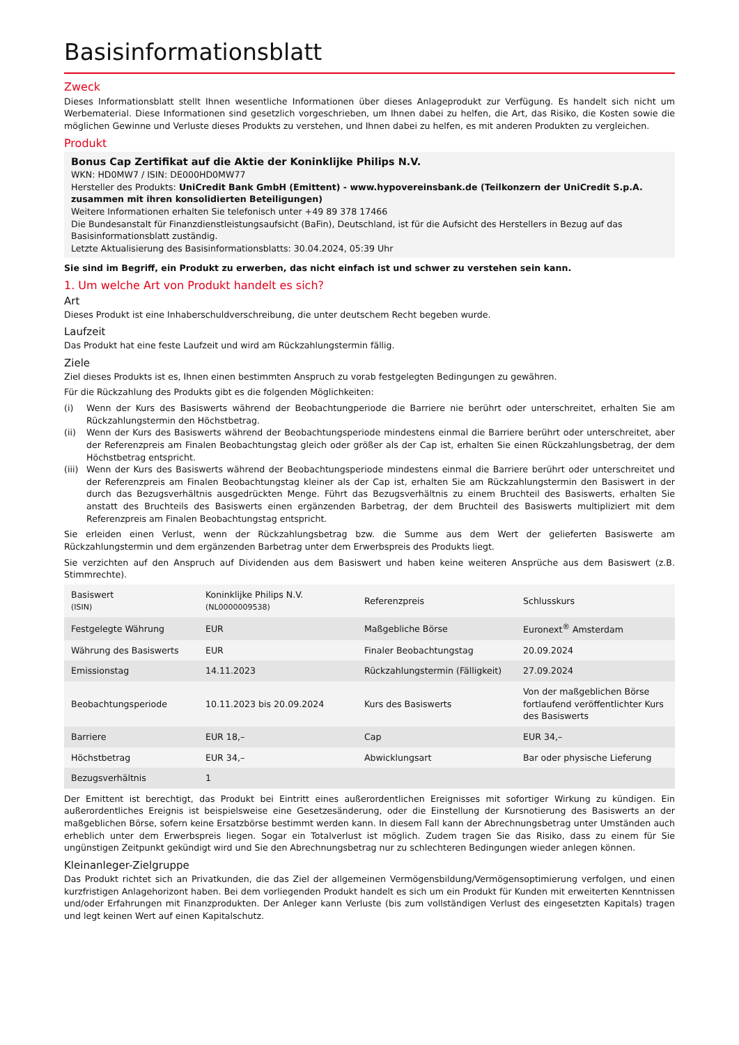Basisinformationsblatt
Zweck
Dieses Informationsblatt stellt Ihnen wesentliche Informationen über dieses Anlageprodukt zur Verfügung. Es handelt sich nicht um Werbematerial. Diese Informationen sind gesetzlich vorgeschrieben, um Ihnen dabei zu helfen, die Art, das Risiko, die Kosten sowie die möglichen Gewinne und Verluste dieses Produkts zu verstehen, und Ihnen dabei zu helfen, es mit anderen Produkten zu vergleichen.
Produkt
Bonus Cap Zertifikat auf die Aktie der Koninklijke Philips N.V.
WKN: HD0MW7 / ISIN: DE000HD0MW77
Hersteller des Produkts: UniCredit Bank GmbH (Emittent) - www.hypovereinsbank.de (Teilkonzern der UniCredit S.p.A. zusammen mit ihren konsolidierten Beteiligungen)
Weitere Informationen erhalten Sie telefonisch unter +49 89 378 17466
Die Bundesanstalt für Finanzdienstleistungsaufsicht (BaFin), Deutschland, ist für die Aufsicht des Herstellers in Bezug auf das Basisinformationsblatt zuständig.
Letzte Aktualisierung des Basisinformationsblatts: 30.04.2024, 05:39 Uhr
Sie sind im Begriff, ein Produkt zu erwerben, das nicht einfach ist und schwer zu verstehen sein kann.
1. Um welche Art von Produkt handelt es sich?
Art
Dieses Produkt ist eine Inhaberschuldverschreibung, die unter deutschem Recht begeben wurde.
Laufzeit
Das Produkt hat eine feste Laufzeit und wird am Rückzahlungstermin fällig.
Ziele
Ziel dieses Produkts ist es, Ihnen einen bestimmten Anspruch zu vorab festgelegten Bedingungen zu gewähren.
Für die Rückzahlung des Produkts gibt es die folgenden Möglichkeiten:
(i) Wenn der Kurs des Basiswerts während der Beobachtungperiode die Barriere nie berührt oder unterschreitet, erhalten Sie am Rückzahlungstermin den Höchstbetrag.
(ii) Wenn der Kurs des Basiswerts während der Beobachtungsperiode mindestens einmal die Barriere berührt oder unterschreitet, aber der Referenzpreis am Finalen Beobachtungstag gleich oder größer als der Cap ist, erhalten Sie einen Rückzahlungsbetrag, der dem Höchstbetrag entspricht.
(iii) Wenn der Kurs des Basiswerts während der Beobachtungsperiode mindestens einmal die Barriere berührt oder unterschreitet und der Referenzpreis am Finalen Beobachtungstag kleiner als der Cap ist, erhalten Sie am Rückzahlungstermin den Basiswert in der durch das Bezugsverhältnis ausgedrückten Menge. Führt das Bezugsverhältnis zu einem Bruchteil des Basiswerts, erhalten Sie anstatt des Bruchteils des Basiswerts einen ergänzenden Barbetrag, der dem Bruchteil des Basiswerts multipliziert mit dem Referenzpreis am Finalen Beobachtungstag entspricht.
Sie erleiden einen Verlust, wenn der Rückzahlungsbetrag bzw. die Summe aus dem Wert der gelieferten Basiswerte am Rückzahlungstermin und dem ergänzenden Barbetrag unter dem Erwerbspreis des Produkts liegt.
Sie verzichten auf den Anspruch auf Dividenden aus dem Basiswert und haben keine weiteren Ansprüche aus dem Basiswert (z.B. Stimmrechte).
| Basiswert (ISIN) | Koninklijke Philips N.V. (NL0000009538) | Referenzpreis | Schlusskurs |
| Festgelegte Währung | EUR | Maßgebliche Börse | Euronext<sup>®</sup> Amsterdam |
| Währung des Basiswerts | EUR | Finaler Beobachtungstag | 20.09.2024 |
| Emissionstag | 14.11.2023 | Rückzahlungstermin (Fälligkeit) | 27.09.2024 |
| Beobachtungsperiode | 10.11.2023 bis 20.09.2024 | Kurs des Basiswerts | Von der maßgeblichen Börse fortlaufend veröffentlichter Kurs des Basiswerts |
| Barriere | EUR 18,– | Cap | EUR 34,– |
| Höchstbetrag | EUR 34,– | Abwicklungsart | Bar oder physische Lieferung |
| Bezugsverhältnis | 1 | | |
Der Emittent ist berechtigt, das Produkt bei Eintritt eines außerordentlichen Ereignisses mit sofortiger Wirkung zu kündigen. Ein außerordentliches Ereignis ist beispielsweise eine Gesetzesänderung, oder die Einstellung der Kursnotierung des Basiswerts an der maßgeblichen Börse, sofern keine Ersatzbörse bestimmt werden kann. In diesem Fall kann der Abrechnungsbetrag unter Umständen auch erheblich unter dem Erwerbspreis liegen. Sogar ein Totalverlust ist möglich. Zudem tragen Sie das Risiko, dass zu einem für Sie ungünstigen Zeitpunkt gekündigt wird und Sie den Abrechnungsbetrag nur zu schlechteren Bedingungen wieder anlegen können.
Kleinanleger-Zielgruppe
Das Produkt richtet sich an Privatkunden, die das Ziel der allgemeinen Vermögensbildung/Vermögensoptimierung verfolgen, und einen kurzfristigen Anlagehorizont haben. Bei dem vorliegenden Produkt handelt es sich um ein Produkt für Kunden mit erweiterten Kenntnissen und/oder Erfahrungen mit Finanzprodukten. Der Anleger kann Verluste (bis zum vollständigen Verlust des eingesetzten Kapitals) tragen und legt keinen Wert auf einen Kapitalschutz.